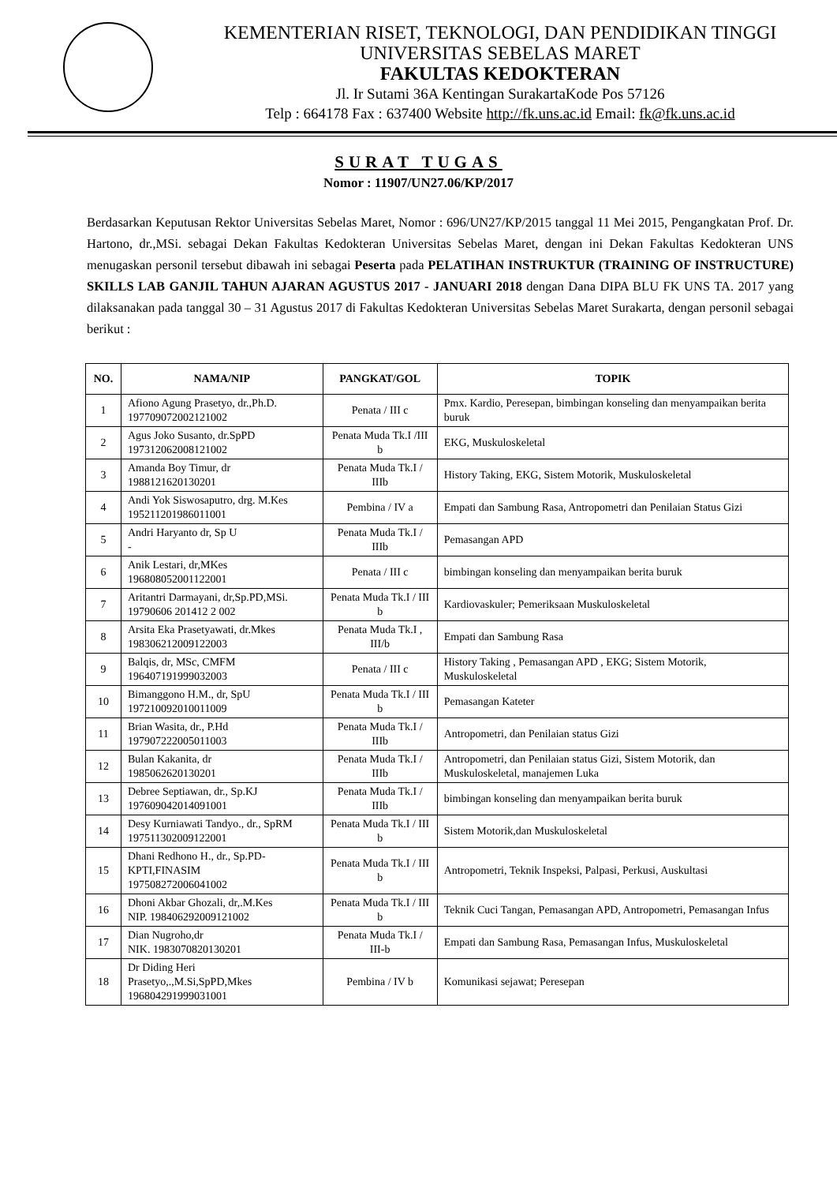KEMENTERIAN RISET, TEKNOLOGI, DAN PENDIDIKAN TINGGI
UNIVERSITAS SEBELAS MARET
FAKULTAS KEDOKTERAN
Jl. Ir Sutami 36A Kentingan SurakartaKode Pos 57126
Telp : 664178 Fax : 637400 Website http://fk.uns.ac.id Email: fk@fk.uns.ac.id
SURAT TUGAS
Nomor : 11907/UN27.06/KP/2017
Berdasarkan Keputusan Rektor Universitas Sebelas Maret, Nomor : 696/UN27/KP/2015 tanggal 11 Mei 2015, Pengangkatan Prof. Dr. Hartono, dr.,MSi. sebagai Dekan Fakultas Kedokteran Universitas Sebelas Maret, dengan ini Dekan Fakultas Kedokteran UNS menugaskan personil tersebut dibawah ini sebagai Peserta pada PELATIHAN INSTRUKTUR (TRAINING OF INSTRUCTURE) SKILLS LAB GANJIL TAHUN AJARAN AGUSTUS 2017 - JANUARI 2018 dengan Dana DIPA BLU FK UNS TA. 2017 yang dilaksanakan pada tanggal 30 – 31 Agustus 2017 di Fakultas Kedokteran Universitas Sebelas Maret Surakarta, dengan personil sebagai berikut :
| NO. | NAMA/NIP | PANGKAT/GOL | TOPIK |
| --- | --- | --- | --- |
| 1 | Afiono Agung Prasetyo, dr.,Ph.D. 197709072002121002 | Penata / III c | Pmx. Kardio, Peresepan, bimbingan konseling dan menyampaikan berita buruk |
| 2 | Agus Joko Susanto, dr.SpPD 197312062008121002 | Penata Muda Tk.I /III b | EKG, Muskuloskeletal |
| 3 | Amanda Boy Timur, dr 1988121620130201 | Penata Muda Tk.I / IIIb | History Taking, EKG, Sistem Motorik, Muskuloskeletal |
| 4 | Andi Yok Siswosaputro, drg. M.Kes 195211201986011001 | Pembina / IV a | Empati dan Sambung Rasa, Antropometri dan Penilaian Status Gizi |
| 5 | Andri Haryanto dr, Sp U - | Penata Muda Tk.I / IIIb | Pemasangan APD |
| 6 | Anik Lestari, dr,MKes 196808052001122001 | Penata / III c | bimbingan konseling dan menyampaikan berita buruk |
| 7 | Aritantri Darmayani, dr,Sp.PD,MSi. 19790606 201412 2 002 | Penata Muda Tk.I / III b | Kardiovaskuler; Pemeriksaan Muskuloskeletal |
| 8 | Arsita Eka Prasetyawati, dr.Mkes 198306212009122003 | Penata Muda Tk.I , III/b | Empati dan Sambung Rasa |
| 9 | Balqis, dr, MSc, CMFM 196407191999032003 | Penata / III c | History Taking , Pemasangan APD , EKG; Sistem Motorik, Muskuloskeletal |
| 10 | Bimanggono H.M., dr, SpU 197210092010011009 | Penata Muda Tk.I / III b | Pemasangan Kateter |
| 11 | Brian Wasita, dr., P.Hd 197907222005011003 | Penata Muda Tk.I / IIIb | Antropometri, dan Penilaian status Gizi |
| 12 | Bulan Kakanita, dr 1985062620130201 | Penata Muda Tk.I / IIIb | Antropometri, dan Penilaian status Gizi, Sistem Motorik, dan Muskuloskeletal, manajemen Luka |
| 13 | Debree Septiawan, dr., Sp.KJ 197609042014091001 | Penata Muda Tk.I / IIIb | bimbingan konseling dan menyampaikan berita buruk |
| 14 | Desy Kurniawati Tandyo., dr., SpRM 197511302009122001 | Penata Muda Tk.I / III b | Sistem Motorik,dan Muskuloskeletal |
| 15 | Dhani Redhono H., dr., Sp.PD-KPTI,FINASIM 197508272006041002 | Penata Muda Tk.I / III b | Antropometri, Teknik Inspeksi, Palpasi, Perkusi, Auskultasi |
| 16 | Dhoni Akbar Ghozali, dr,.M.Kes NIP. 198406292009121002 | Penata Muda Tk.I / III b | Teknik Cuci Tangan, Pemasangan APD, Antropometri, Pemasangan Infus |
| 17 | Dian Nugroho,dr NIK. 1983070820130201 | Penata Muda Tk.I / III-b | Empati dan Sambung Rasa, Pemasangan Infus, Muskuloskeletal |
| 18 | Dr Diding Heri Prasetyo,.,M.Si,SpPD,Mkes 196804291999031001 | Pembina / IV b | Komunikasi sejawat; Peresepan |